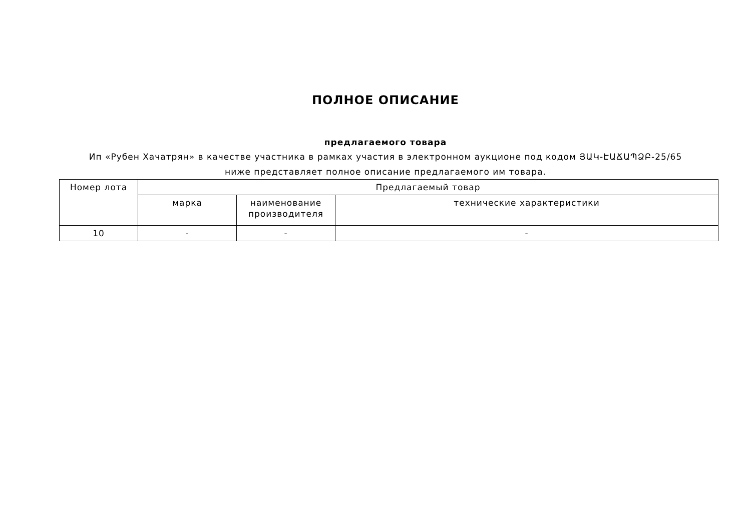ПОЛНОЕ ОПИСАНИЕ
предлагаемого товара
Ип «Рубен Хачатрян» в качестве участника в рамках участия в электронном аукционе под кодом ՅԱԿ-ԷԱՃԱՊՁԲ-25/65 ниже представляет полное описание предлагаемого им товара.
| Номер лота | Предлагаемый товар | | |
| --- | --- | --- | --- |
| | марка | наименование производителя | технические характеристики |
| 10 | - | - | - |